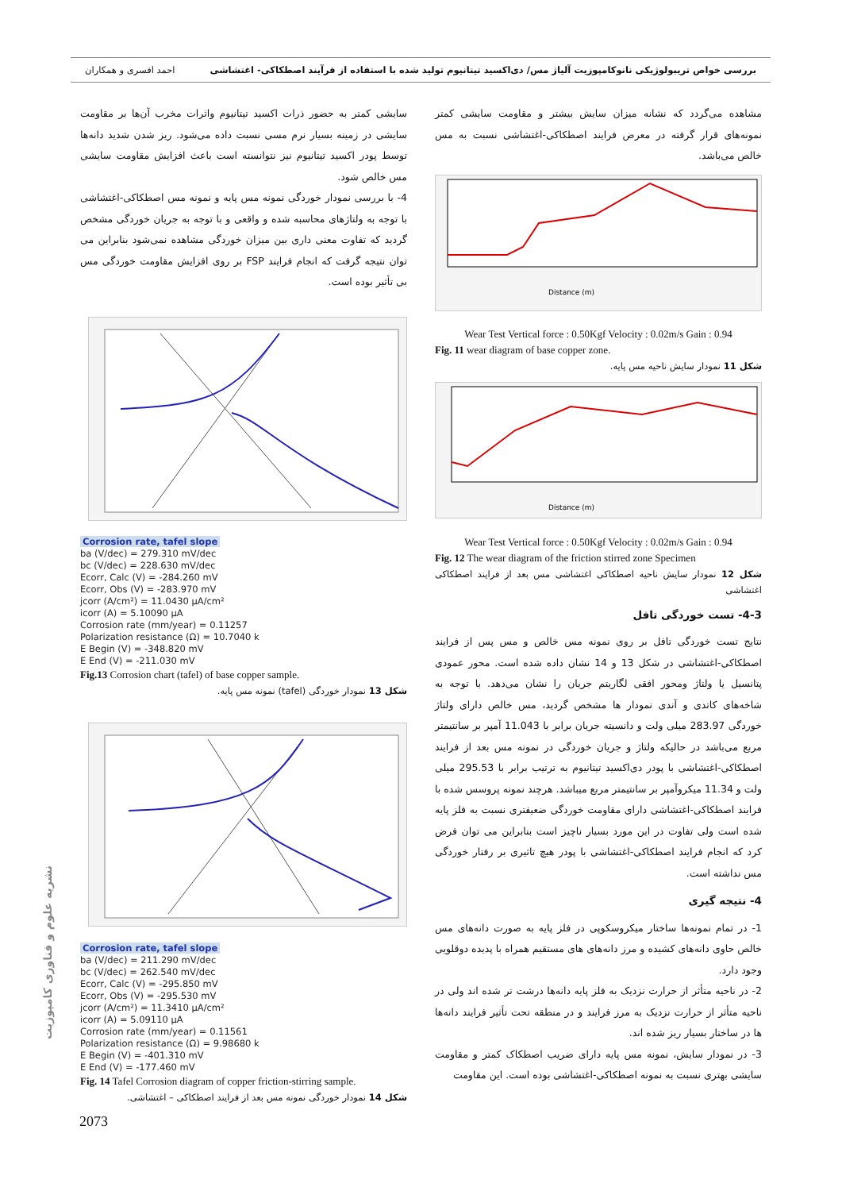بررسی خواص تریبولوژیکی نانوکامپوزیت آلیاژ مس/ دی‌اکسید تیتانیوم تولید شده با استفاده از فرآیند اصطکاکی- اغتشاشی احمد افسری و همکاران
مشاهده می‌گردد که نشانه میزان سایش بیشتر و مقاومت سایشی کمتر نمونه‌های قرار گرفته در معرض فرایند اصطکاکی-اغتشاشی نسبت به مس خالص می‌باشد.
Distance (m)
Wear Test Vertical force : 0.50Kgf Velocity : 0.02m/s Gain : 0.94
Fig. 11 wear diagram of base copper zone.
شکل 11 نمودار سایش ناحیه مس پایه.
Distance (m)
Wear Test Vertical force : 0.50Kgf Velocity : 0.02m/s Gain : 0.94
Fig. 12 The wear diagram of the friction stirred zone Specimen
شکل 12 نمودار سایش ناحیه اصطکاکی اغتشاشی مس بعد از فرایند اصطکاکی اغتشاشی
4-3- تست خوردگی تافل
نتایج تست خوردگی تافل بر روی نمونه مس خالص و مس پس از فرایند اصطکاکی-اغتشاشی در شکل 13 و 14 نشان داده شده است. محور عمودی پتانسیل یا ولتاژ ومحور افقی لگاریتم جریان را نشان می‌دهد. با توجه به شاخه‌های کاتدی و آندی نمودار ها مشخص گردید، مس خالص دارای ولتاژ خوردگی 283.97 میلی ولت و دانسیته جریان برابر با 11.043 آمپر بر سانتیمتر مربع می‌باشد در حالیکه ولتاژ و جریان خوردگی در نمونه مس بعد از فرایند اصطکاکی-اغتشاشی با پودر دی‌اکسید تیتانیوم به ترتیب برابر با 295.53 میلی ولت و 11.34 میکروآمپر بر سانتیمتر مربع میباشد. هرچند نمونه پروسس شده با فرایند اصطکاکی-اغتشاشی دارای مقاومت خوردگی ضعیفتری نسبت به فلز پایه شده است ولی تفاوت در این مورد بسیار ناچیز است بنابراین می توان فرض کرد که انجام فرایند اصطکاکی-اغتشاشی با پودر هیچ تاثیری بر رفتار خوردگی مس نداشته است.
4- نتیجه گیری
1- در تمام نمونه‌ها ساختار میکروسکوپی در فلز پایه به صورت دانه‌های مس خالص حاوی دانه‌های کشیده و مرز دانه‌های های مستقیم همراه با پدیده دوقلویی وجود دارد.
2- در ناحیه متأثر از حرارت نزدیک به فلز پایه دانه‌ها درشت تر شده اند ولی در ناحیه متأثر از حرارت نزدیک به مرز فرایند و در منطقه تحت تأثیر فرایند دانه‌ها ها در ساختار بسیار ریز شده اند.
3- در نمودار سایش، نمونه مس پایه دارای ضریب اصطکاک کمتر و مقاومت سایشی بهتری نسبت به نمونه اصطکاکی-اغتشاشی بوده است. این مقاومت
سایشی کمتر به حضور ذرات اکسید تیتانیوم واثرات مخرب آن‌ها بر مقاومت سایشی در زمینه بسیار نرم مسی نسبت داده می‌شود. ریز شدن شدید دانه‌ها توسط پودر اکسید تیتانیوم نیز نتوانسته است باعث افزایش مقاومت سایشی مس خالص شود.
4- با بررسی نمودار خوردگی نمونه مس پایه و نمونه مس اصطکاکی-اغتشاشی با توجه به ولتاژهای محاسبه شده و واقعی و با توجه به جریان خوردگی مشخص گردید که تفاوت معنی داری بین میزان خوردگی مشاهده نمی‌شود بنابراین می توان نتیجه گرفت که انجام فرایند FSP بر روی افزایش مقاومت خوردگی مس بی تأثیر بوده است.
Corrosion rate, tafel slope
ba (V/dec) = 279.310 mV/dec
bc (V/dec) = 228.630 mV/dec
Ecorr, Calc (V) = -284.260 mV
Ecorr, Obs (V) = -283.970 mV
jcorr (A/cm²) = 11.0430 µA/cm²
icorr (A) = 5.10090 µA
Corrosion rate (mm/year) = 0.11257
Polarization resistance (Ω) = 10.7040 k
E Begin (V) = -348.820 mV
E End (V) = -211.030 mV
Fig.13 Corrosion chart (tafel) of base copper sample.
شکل 13 نمودار خوردگی (tafel) نمونه مس پایه.
Corrosion rate, tafel slope
ba (V/dec) = 211.290 mV/dec
bc (V/dec) = 262.540 mV/dec
Ecorr, Calc (V) = -295.850 mV
Ecorr, Obs (V) = -295.530 mV
jcorr (A/cm²) = 11.3410 µA/cm²
icorr (A) = 5.09110 µA
Corrosion rate (mm/year) = 0.11561
Polarization resistance (Ω) = 9.98680 k
E Begin (V) = -401.310 mV
E End (V) = -177.460 mV
Fig. 14 Tafel Corrosion diagram of copper friction-stirring sample.
شکل 14 نمودار خوردگی نمونه مس بعد از فرایند اصطکاکی – اغتشاشی.
نشریه علوم و فناوری کامپوزیت
2073